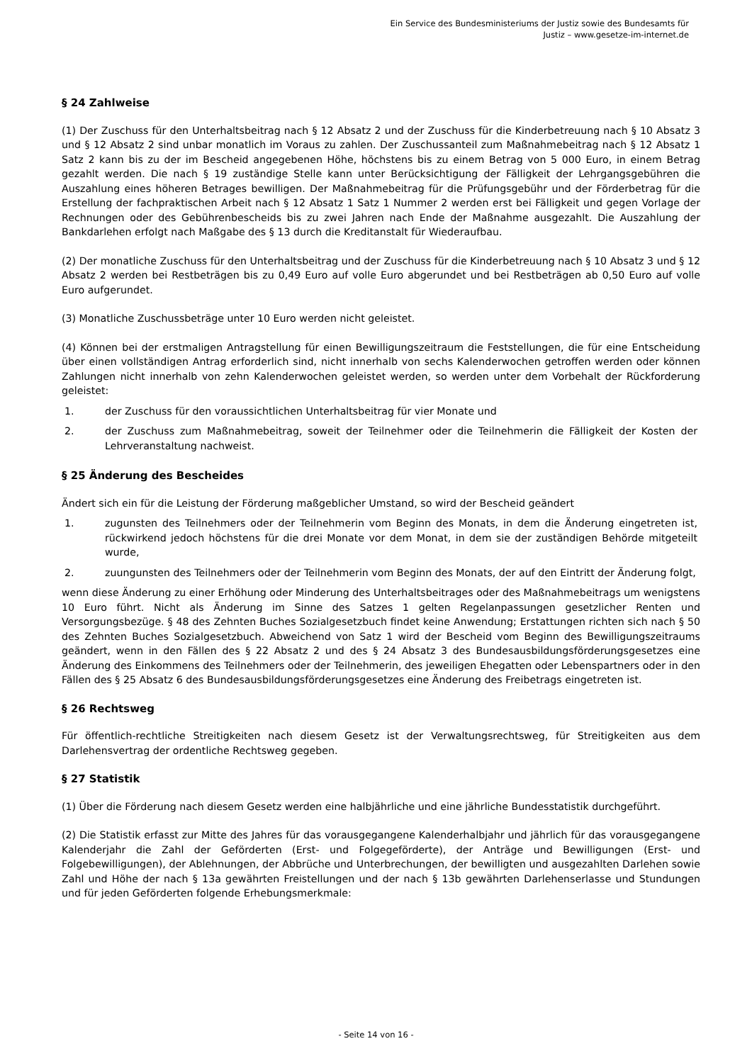Ein Service des Bundesministeriums der Justiz sowie des Bundesamts für
Justiz – www.gesetze-im-internet.de
§ 24 Zahlweise
(1) Der Zuschuss für den Unterhaltsbeitrag nach § 12 Absatz 2 und der Zuschuss für die Kinderbetreuung nach § 10 Absatz 3 und § 12 Absatz 2 sind unbar monatlich im Voraus zu zahlen. Der Zuschussanteil zum Maßnahmebeitrag nach § 12 Absatz 1 Satz 2 kann bis zu der im Bescheid angegebenen Höhe, höchstens bis zu einem Betrag von 5 000 Euro, in einem Betrag gezahlt werden. Die nach § 19 zuständige Stelle kann unter Berücksichtigung der Fälligkeit der Lehrgangsgebühren die Auszahlung eines höheren Betrages bewilligen. Der Maßnahmebeitrag für die Prüfungsgebühr und der Förderbetrag für die Erstellung der fachpraktischen Arbeit nach § 12 Absatz 1 Satz 1 Nummer 2 werden erst bei Fälligkeit und gegen Vorlage der Rechnungen oder des Gebührenbescheids bis zu zwei Jahren nach Ende der Maßnahme ausgezahlt. Die Auszahlung der Bankdarlehen erfolgt nach Maßgabe des § 13 durch die Kreditanstalt für Wiederaufbau.
(2) Der monatliche Zuschuss für den Unterhaltsbeitrag und der Zuschuss für die Kinderbetreuung nach § 10 Absatz 3 und § 12 Absatz 2 werden bei Restbeträgen bis zu 0,49 Euro auf volle Euro abgerundet und bei Restbeträgen ab 0,50 Euro auf volle Euro aufgerundet.
(3) Monatliche Zuschussbeträge unter 10 Euro werden nicht geleistet.
(4) Können bei der erstmaligen Antragstellung für einen Bewilligungszeitraum die Feststellungen, die für eine Entscheidung über einen vollständigen Antrag erforderlich sind, nicht innerhalb von sechs Kalenderwochen getroffen werden oder können Zahlungen nicht innerhalb von zehn Kalenderwochen geleistet werden, so werden unter dem Vorbehalt der Rückforderung geleistet:
1. der Zuschuss für den voraussichtlichen Unterhaltsbeitrag für vier Monate und
2. der Zuschuss zum Maßnahmebeitrag, soweit der Teilnehmer oder die Teilnehmerin die Fälligkeit der Kosten der Lehrveranstaltung nachweist.
§ 25 Änderung des Bescheides
Ändert sich ein für die Leistung der Förderung maßgeblicher Umstand, so wird der Bescheid geändert
1. zugunsten des Teilnehmers oder der Teilnehmerin vom Beginn des Monats, in dem die Änderung eingetreten ist, rückwirkend jedoch höchstens für die drei Monate vor dem Monat, in dem sie der zuständigen Behörde mitgeteilt wurde,
2. zuungunsten des Teilnehmers oder der Teilnehmerin vom Beginn des Monats, der auf den Eintritt der Änderung folgt,
wenn diese Änderung zu einer Erhöhung oder Minderung des Unterhaltsbeitrages oder des Maßnahmebeitrags um wenigstens 10 Euro führt. Nicht als Änderung im Sinne des Satzes 1 gelten Regelanpassungen gesetzlicher Renten und Versorgungsbezüge. § 48 des Zehnten Buches Sozialgesetzbuch findet keine Anwendung; Erstattungen richten sich nach § 50 des Zehnten Buches Sozialgesetzbuch. Abweichend von Satz 1 wird der Bescheid vom Beginn des Bewilligungszeitraums geändert, wenn in den Fällen des § 22 Absatz 2 und des § 24 Absatz 3 des Bundesausbildungsförderungsgesetzes eine Änderung des Einkommens des Teilnehmers oder der Teilnehmerin, des jeweiligen Ehegatten oder Lebenspartners oder in den Fällen des § 25 Absatz 6 des Bundesausbildungsförderungsgesetzes eine Änderung des Freibetrags eingetreten ist.
§ 26 Rechtsweg
Für öffentlich-rechtliche Streitigkeiten nach diesem Gesetz ist der Verwaltungsrechtsweg, für Streitigkeiten aus dem Darlehensvertrag der ordentliche Rechtsweg gegeben.
§ 27 Statistik
(1) Über die Förderung nach diesem Gesetz werden eine halbjährliche und eine jährliche Bundesstatistik durchgeführt.
(2) Die Statistik erfasst zur Mitte des Jahres für das vorausgegangene Kalenderhalbjahr und jährlich für das vorausgegangene Kalenderjahr die Zahl der Geförderten (Erst- und Folgegeförderte), der Anträge und Bewilligungen (Erst- und Folgebewilligungen), der Ablehnungen, der Abbrüche und Unterbrechungen, der bewilligten und ausgezahlten Darlehen sowie Zahl und Höhe der nach § 13a gewährten Freistellungen und der nach § 13b gewährten Darlehenserlasse und Stundungen und für jeden Geförderten folgende Erhebungsmerkmale:
- Seite 14 von 16 -